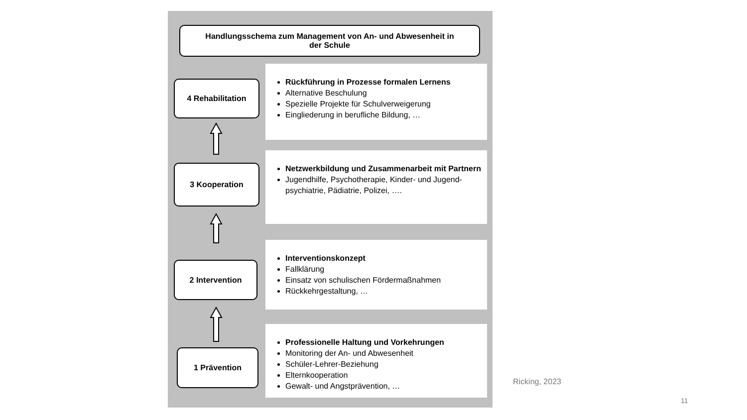Handlungsschema zum Management von An- und Abwesenheit in
der Schule
Rückführung in Prozesse formalen Lernens
Alternative Beschulung
Spezielle Projekte für Schulverweigerung
Eingliederung in berufliche Bildung, …
4 Rehabilitation
Netzwerkbildung und Zusammenarbeit mit Partnern
Jugendhilfe, Psychotherapie, Kinder- und Jugend-psychiatrie, Pädiatrie, Polizei, ….
3 Kooperation
Interventionskonzept
Fallklärung
Einsatz von schulischen Fördermaßnahmen
Rückkehrgestaltung, …
2 Intervention
Professionelle Haltung und Vorkehrungen
Monitoring der An- und Abwesenheit
Schüler-Lehrer-Beziehung
Elternkooperation
Gewalt- und Angstprävention, …
1 Prävention
Ricking, 2023
11